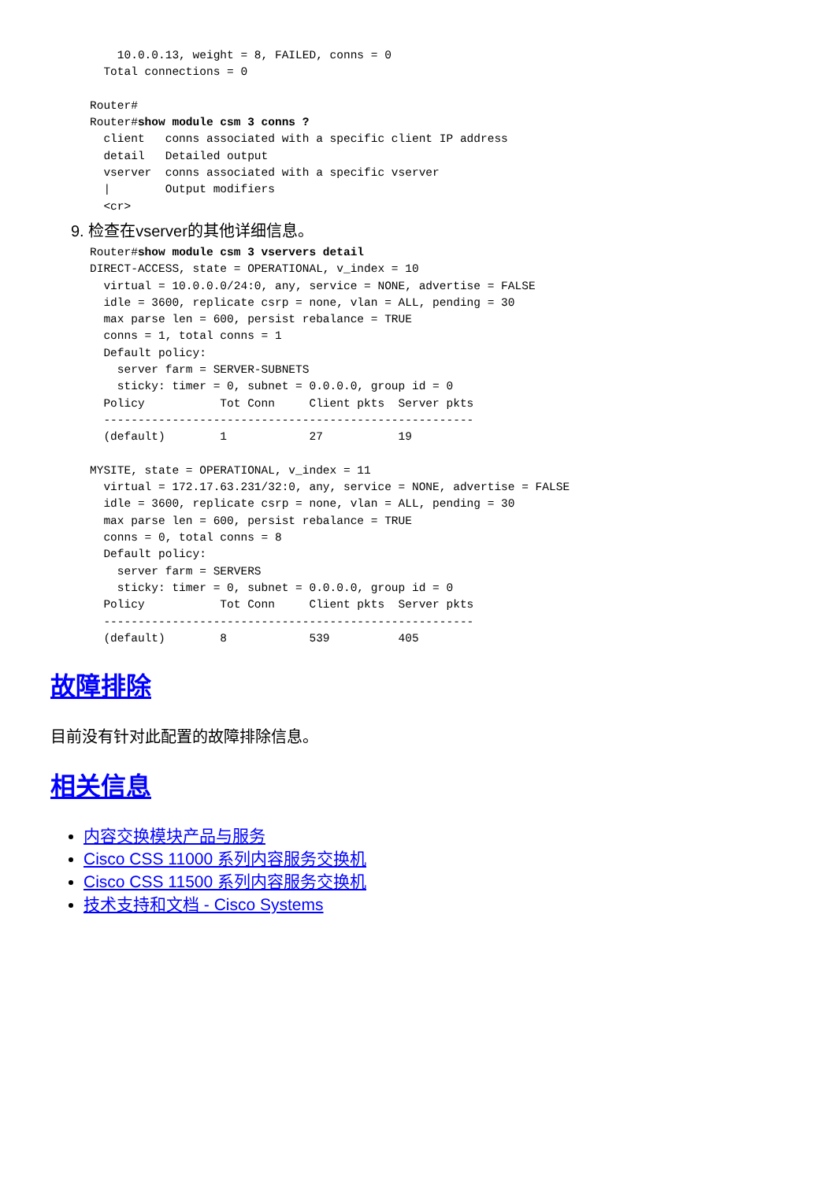10.0.0.13, weight = 8, FAILED, conns = 0
  Total connections = 0

Router#
Router#show module csm 3 conns ?
  client   conns associated with a specific client IP address
  detail   Detailed output
  vserver  conns associated with a specific vserver
  |        Output modifiers
  <cr>
9. 检查在vserver的其他详细信息。
Router#show module csm 3 vservers detail
DIRECT-ACCESS, state = OPERATIONAL, v_index = 10
  virtual = 10.0.0.0/24:0, any, service = NONE, advertise = FALSE
  idle = 3600, replicate csrp = none, vlan = ALL, pending = 30
  max parse len = 600, persist rebalance = TRUE
  conns = 1, total conns = 1
  Default policy:
    server farm = SERVER-SUBNETS
    sticky: timer = 0, subnet = 0.0.0.0, group id = 0
  Policy           Tot Conn     Client pkts  Server pkts
  ------------------------------------------------------
  (default)        1            27           19

MYSITE, state = OPERATIONAL, v_index = 11
  virtual = 172.17.63.231/32:0, any, service = NONE, advertise = FALSE
  idle = 3600, replicate csrp = none, vlan = ALL, pending = 30
  max parse len = 600, persist rebalance = TRUE
  conns = 0, total conns = 8
  Default policy:
    server farm = SERVERS
    sticky: timer = 0, subnet = 0.0.0.0, group id = 0
  Policy           Tot Conn     Client pkts  Server pkts
  ------------------------------------------------------
  (default)        8            539          405
故障排除
目前没有针对此配置的故障排除信息。
相关信息
内容交换模块产品与服务
Cisco CSS 11000 系列内容服务交换机
Cisco CSS 11500 系列内容服务交换机
技术支持和文档 - Cisco Systems